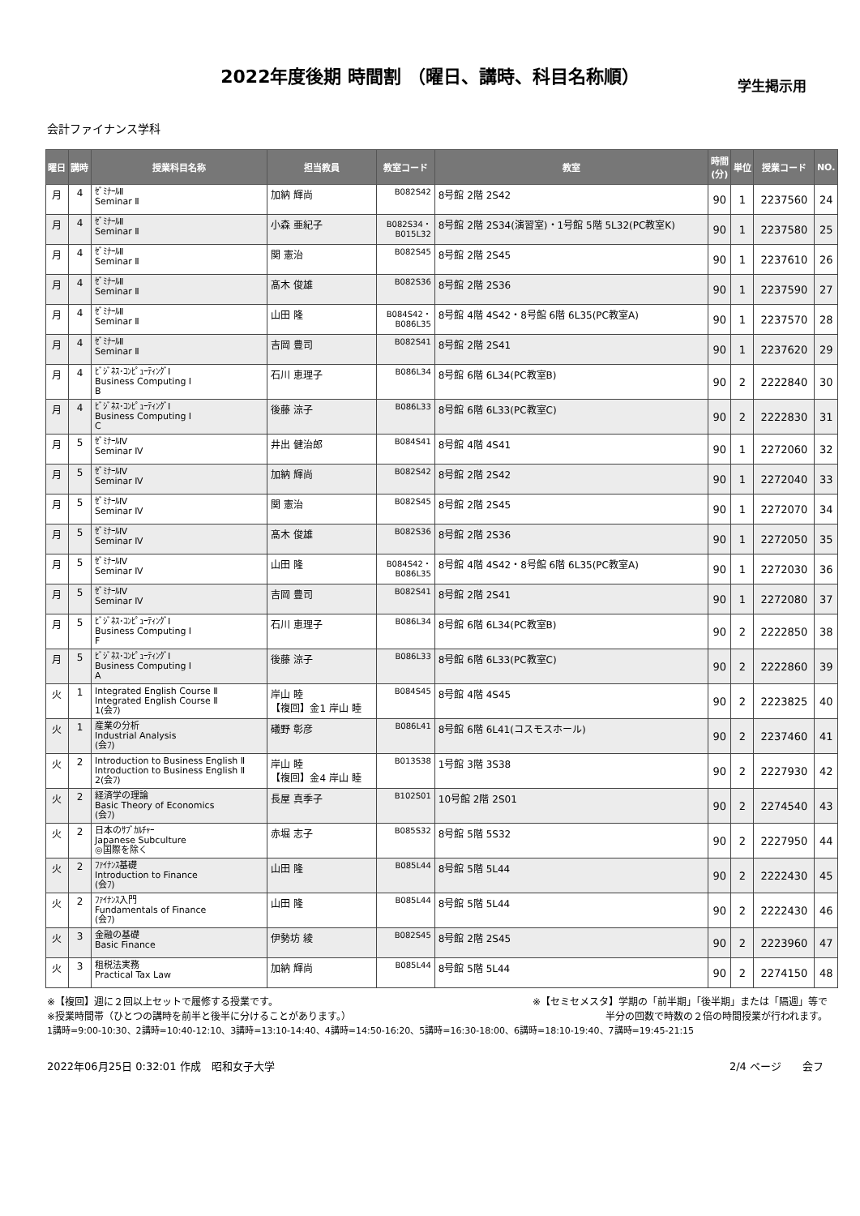2022年度後期 時間割 （曜日、講時、科目名称順）
学生掲示用
会計ファイナンス学科
| 曜日 | 講時 | 授業科目名称 | 担当教員 | 教室コード | 教室 | 時間 (分) | 単位 | 授業コード | NO. |
| --- | --- | --- | --- | --- | --- | --- | --- | --- | --- |
| 月 | 4 | ｾﾞﾐﾅｰﾙⅡ Seminar Ⅱ | 加納 輝尚 | B082S42 | 8号館 2階 2S42 | 90 | 1 | 2237560 | 24 |
| 月 | 4 | ｾﾞﾐﾅｰﾙⅡ Seminar Ⅱ | 小森 亜紀子 | B082S34・ B015L32 | 8号館 2階 2S34(演習室)・1号館 5階 5L32(PC教室K) | 90 | 1 | 2237580 | 25 |
| 月 | 4 | ｾﾞﾐﾅｰﾙⅡ Seminar Ⅱ | 関 憲治 | B082S45 | 8号館 2階 2S45 | 90 | 1 | 2237610 | 26 |
| 月 | 4 | ｾﾞﾐﾅｰﾙⅡ Seminar Ⅱ | 髙木 俊雄 | B082S36 | 8号館 2階 2S36 | 90 | 1 | 2237590 | 27 |
| 月 | 4 | ｾﾞﾐﾅｰﾙⅡ Seminar Ⅱ | 山田 隆 | B084S42・ B086L35 | 8号館 4階 4S42・8号館 6階 6L35(PC教室A) | 90 | 1 | 2237570 | 28 |
| 月 | 4 | ｾﾞﾐﾅｰﾙⅡ Seminar Ⅱ | 吉岡 豊司 | B082S41 | 8号館 2階 2S41 | 90 | 1 | 2237620 | 29 |
| 月 | 4 | ﾋﾞｼﾞﾈｽ･ｺﾝﾋﾟｭｰﾃｨﾝｸﾞⅠ Business Computing Ⅰ B | 石川 恵理子 | B086L34 | 8号館 6階 6L34(PC教室B) | 90 | 2 | 2222840 | 30 |
| 月 | 4 | ﾋﾞｼﾞﾈｽ･ｺﾝﾋﾟｭｰﾃｨﾝｸﾞⅠ Business Computing Ⅰ C | 後藤 涼子 | B086L33 | 8号館 6階 6L33(PC教室C) | 90 | 2 | 2222830 | 31 |
| 月 | 5 | ｾﾞﾐﾅｰﾙⅣ Seminar Ⅳ | 井出 健治郎 | B084S41 | 8号館 4階 4S41 | 90 | 1 | 2272060 | 32 |
| 月 | 5 | ｾﾞﾐﾅｰﾙⅣ Seminar Ⅳ | 加納 輝尚 | B082S42 | 8号館 2階 2S42 | 90 | 1 | 2272040 | 33 |
| 月 | 5 | ｾﾞﾐﾅｰﾙⅣ Seminar Ⅳ | 関 憲治 | B082S45 | 8号館 2階 2S45 | 90 | 1 | 2272070 | 34 |
| 月 | 5 | ｾﾞﾐﾅｰﾙⅣ Seminar Ⅳ | 髙木 俊雄 | B082S36 | 8号館 2階 2S36 | 90 | 1 | 2272050 | 35 |
| 月 | 5 | ｾﾞﾐﾅｰﾙⅣ Seminar Ⅳ | 山田 隆 | B084S42・ B086L35 | 8号館 4階 4S42・8号館 6階 6L35(PC教室A) | 90 | 1 | 2272030 | 36 |
| 月 | 5 | ｾﾞﾐﾅｰﾙⅣ Seminar Ⅳ | 吉岡 豊司 | B082S41 | 8号館 2階 2S41 | 90 | 1 | 2272080 | 37 |
| 月 | 5 | ﾋﾞｼﾞﾈｽ･ｺﾝﾋﾟｭｰﾃｨﾝｸﾞⅠ Business Computing Ⅰ F | 石川 恵理子 | B086L34 | 8号館 6階 6L34(PC教室B) | 90 | 2 | 2222850 | 38 |
| 月 | 5 | ﾋﾞｼﾞﾈｽ･ｺﾝﾋﾟｭｰﾃｨﾝｸﾞⅠ Business Computing Ⅰ A | 後藤 涼子 | B086L33 | 8号館 6階 6L33(PC教室C) | 90 | 2 | 2222860 | 39 |
| 火 | 1 | Integrated English Course Ⅱ Integrated English Course Ⅱ 1(会ﾌ) | 岸山 睦 【複回】金1 岸山 睦 | B084S45 | 8号館 4階 4S45 | 90 | 2 | 2223825 | 40 |
| 火 | 1 | 産業の分析 Industrial Analysis (会ﾌ) | 礒野 彰彦 | B086L41 | 8号館 6階 6L41(コスモスホール) | 90 | 2 | 2237460 | 41 |
| 火 | 2 | Introduction to Business English Ⅱ Introduction to Business English Ⅱ 2(会ﾌ) | 岸山 睦 【複回】金4 岸山 睦 | B013S38 | 1号館 3階 3S38 | 90 | 2 | 2227930 | 42 |
| 火 | 2 | 経済学の理論 Basic Theory of Economics (会ﾌ) | 長屋 真季子 | B102S01 | 10号館 2階 2S01 | 90 | 2 | 2274540 | 43 |
| 火 | 2 | 日本のｻﾌﾞｶﾙﾁｬｰ Japanese Subculture ◎国際を除く | 赤堀 志子 | B085S32 | 8号館 5階 5S32 | 90 | 2 | 2227950 | 44 |
| 火 | 2 | ﾌｧｲﾅﾝｽ基礎 Introduction to Finance (会ﾌ) | 山田 隆 | B085L44 | 8号館 5階 5L44 | 90 | 2 | 2222430 | 45 |
| 火 | 2 | ﾌｧｲﾅﾝｽ入門 Fundamentals of Finance (会ﾌ) | 山田 隆 | B085L44 | 8号館 5階 5L44 | 90 | 2 | 2222430 | 46 |
| 火 | 3 | 金融の基礎 Basic Finance | 伊勢坊 綾 | B082S45 | 8号館 2階 2S45 | 90 | 2 | 2223960 | 47 |
| 火 | 3 | 租税法実務 Practical Tax Law | 加納 輝尚 | B085L44 | 8号館 5階 5L44 | 90 | 2 | 2274150 | 48 |
※【複回】週に２回以上セットで履修する授業です。 ※【セミセメスタ】学期の「前半期」「後半期」または「隔週」等で
※授業時間帯（ひとつの講時を前半と後半に分けることがあります。） 半分の回数で時数の２倍の時間授業が行われます。
1講時=9:00-10:30、2講時=10:40-12:10、3講時=13:10-14:40、4講時=14:50-16:20、5講時=16:30-18:00、6講時=18:10-19:40、7講時=19:45-21:15
2022年06月25日 0:32:01 作成　昭和女子大学 2/4 ページ　　会フ